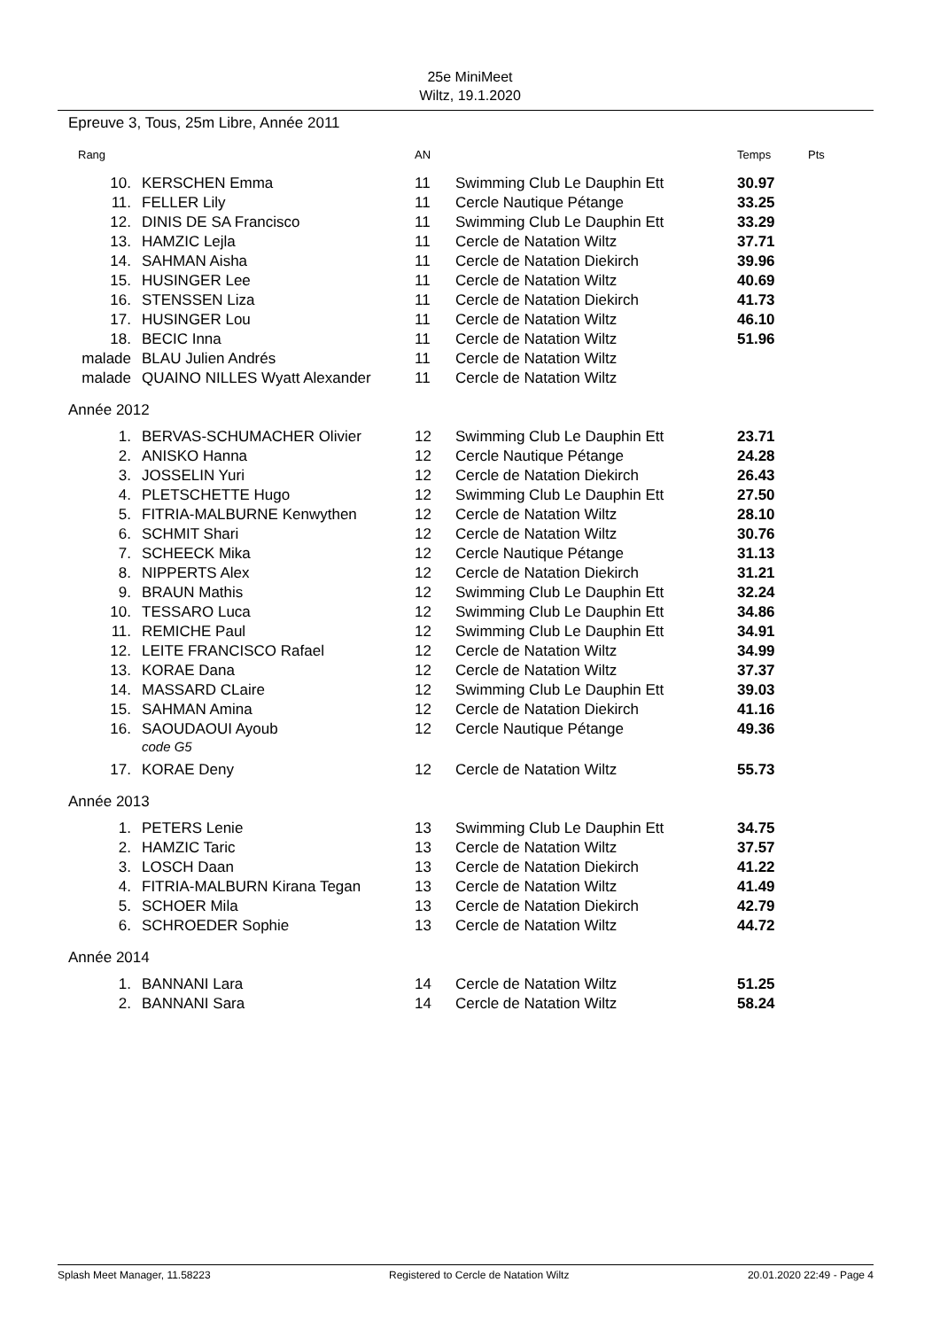25e MiniMeet
Wiltz, 19.1.2020
Epreuve 3, Tous, 25m Libre, Année 2011
| Rang | | AN | | Temps | Pts |
| --- | --- | --- | --- | --- | --- |
| 10. | KERSCHEN Emma | 11 | Swimming Club Le Dauphin Ett | 30.97 | |
| 11. | FELLER Lily | 11 | Cercle Nautique Pétange | 33.25 | |
| 12. | DINIS DE SA Francisco | 11 | Swimming Club Le Dauphin Ett | 33.29 | |
| 13. | HAMZIC Lejla | 11 | Cercle de Natation Wiltz | 37.71 | |
| 14. | SAHMAN Aisha | 11 | Cercle de Natation Diekirch | 39.96 | |
| 15. | HUSINGER Lee | 11 | Cercle de Natation Wiltz | 40.69 | |
| 16. | STENSSEN Liza | 11 | Cercle de Natation Diekirch | 41.73 | |
| 17. | HUSINGER Lou | 11 | Cercle de Natation Wiltz | 46.10 | |
| 18. | BECIC Inna | 11 | Cercle de Natation Wiltz | 51.96 | |
| malade | BLAU Julien Andrés | 11 | Cercle de Natation Wiltz | | |
| malade | QUAINO NILLES Wyatt Alexander | 11 | Cercle de Natation Wiltz | | |
| Année 2012 | | | | | |
| 1. | BERVAS-SCHUMACHER Olivier | 12 | Swimming Club Le Dauphin Ett | 23.71 | |
| 2. | ANISKO Hanna | 12 | Cercle Nautique Pétange | 24.28 | |
| 3. | JOSSELIN Yuri | 12 | Cercle de Natation Diekirch | 26.43 | |
| 4. | PLETSCHETTE Hugo | 12 | Swimming Club Le Dauphin Ett | 27.50 | |
| 5. | FITRIA-MALBURNE Kenwythen | 12 | Cercle de Natation Wiltz | 28.10 | |
| 6. | SCHMIT Shari | 12 | Cercle de Natation Wiltz | 30.76 | |
| 7. | SCHEECK Mika | 12 | Cercle Nautique Pétange | 31.13 | |
| 8. | NIPPERTS Alex | 12 | Cercle de Natation Diekirch | 31.21 | |
| 9. | BRAUN Mathis | 12 | Swimming Club Le Dauphin Ett | 32.24 | |
| 10. | TESSARO Luca | 12 | Swimming Club Le Dauphin Ett | 34.86 | |
| 11. | REMICHE Paul | 12 | Swimming Club Le Dauphin Ett | 34.91 | |
| 12. | LEITE FRANCISCO Rafael | 12 | Cercle de Natation Wiltz | 34.99 | |
| 13. | KORAE Dana | 12 | Cercle de Natation Wiltz | 37.37 | |
| 14. | MASSARD CLaire | 12 | Swimming Club Le Dauphin Ett | 39.03 | |
| 15. | SAHMAN Amina | 12 | Cercle de Natation Diekirch | 41.16 | |
| 16. | SAOUDAOUI Ayoub code G5 | 12 | Cercle Nautique Pétange | 49.36 | |
| 17. | KORAE Deny | 12 | Cercle de Natation Wiltz | 55.73 | |
| Année 2013 | | | | | |
| 1. | PETERS Lenie | 13 | Swimming Club Le Dauphin Ett | 34.75 | |
| 2. | HAMZIC Taric | 13 | Cercle de Natation Wiltz | 37.57 | |
| 3. | LOSCH Daan | 13 | Cercle de Natation Diekirch | 41.22 | |
| 4. | FITRIA-MALBURN Kirana Tegan | 13 | Cercle de Natation Wiltz | 41.49 | |
| 5. | SCHOER Mila | 13 | Cercle de Natation Diekirch | 42.79 | |
| 6. | SCHROEDER Sophie | 13 | Cercle de Natation Wiltz | 44.72 | |
| Année 2014 | | | | | |
| 1. | BANNANI Lara | 14 | Cercle de Natation Wiltz | 51.25 | |
| 2. | BANNANI Sara | 14 | Cercle de Natation Wiltz | 58.24 | |
Splash Meet Manager, 11.58223 Registered to Cercle de Natation Wiltz 20.01.2020 22:49 - Page 4